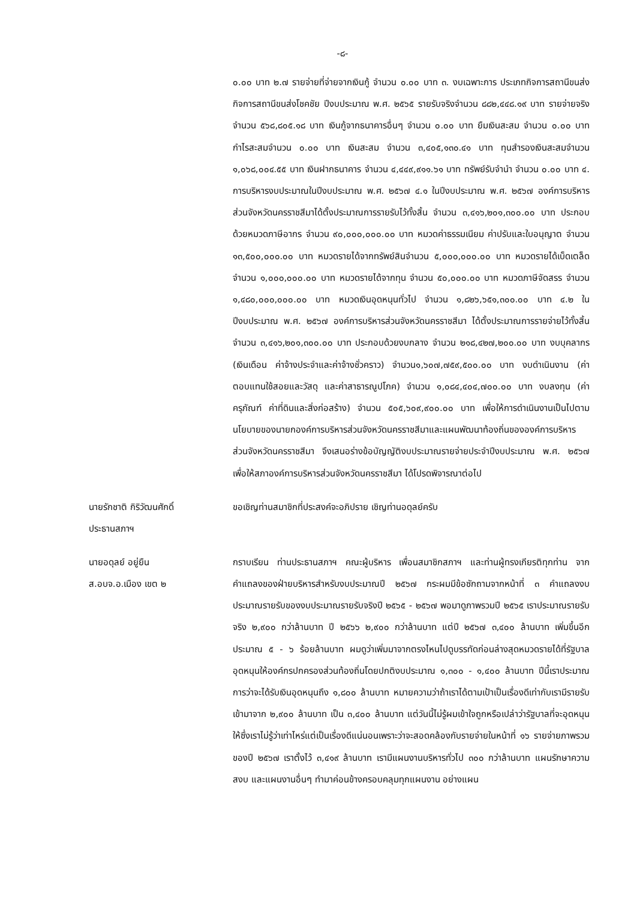-๘-
๐.๐๐ บาท ๒.๗ รายจ่ายที่จ่ายจากเงินกู้ จำนวน ๐.๐๐ บาท ๓. งบเฉพาะการ ประเภทกิจการสถานีขนส่ง กิจการสถานีขนส่งโชคชัย ปีงบประมาณ พ.ศ. ๒๕๖๕ รายรับจริงจำนวน ๘๘๒,๔๔๘.๑๙ บาท รายจ่ายจริง จำนวน ๕๖๘,๘๐๕.๑๘ บาท เงินกู้จากธนาคารอื่นๆ จำนวน ๐.๐๐ บาท ยืมเงินสะสม จำนวน ๐.๐๐ บาท กำไรสะสมจำนวน ๐.๐๐ บาท เงินสะสม จำนวน ๓,๔๐๕,๑๓๐.๔๑ บาท ทุนสำรองเงินสะสมจำนวน ๑,๐๖๘,๐๐๔.๕๕ บาท เงินฝากธนาคาร จำนวน ๔,๔๔๙,๙๑๑.๖๑ บาท ทรัพย์รับจำนำ จำนวน ๐.๐๐ บาท ๔. การบริหารงบประมาณในปีงบประมาณ พ.ศ. ๒๕๖๗ ๔.๑ ในปีงบประมาณ พ.ศ. ๒๕๖๗ องค์การบริหารส่วนจังหวัดนครราชสีมาได้ตั้งประมาณการรายรับไว้ทั้งสิ้น จำนวน ๓,๔๑๖,๒๐๑,๓๐๐.๐๐ บาท ประกอบด้วยหมวดภาษีอากร จำนวน ๙๐,๐๐๐,๐๐๐.๐๐ บาท หมวดค่าธรรมเนียม ค่าปรับและใบอนุญาต จำนวน ๑๓,๕๐๐,๐๐๐.๐๐ บาท หมวดรายได้จากทรัพย์สินจำนวน ๕,๐๐๐,๐๐๐.๐๐ บาท หมวดรายได้เบ็ดเตล็ด จำนวน ๑,๐๐๐,๐๐๐.๐๐ บาท หมวดรายได้จากทุน จำนวน ๕๐,๐๐๐.๐๐ บาท หมวดภาษีจัดสรร จำนวน ๑,๔๘๐,๐๐๐,๐๐๐.๐๐ บาท หมวดเงินอุดหนุนทั่วไป จำนวน ๑,๘๒๖,๖๕๑,๓๐๐.๐๐ บาท ๔.๒ ในปีงบประมาณ พ.ศ. ๒๕๖๗ องค์การบริหารส่วนจังหวัดนครราชสีมา ได้ตั้งประมาณการรายจ่ายไว้ทั้งสิ้นจำนวน ๓,๔๑๖,๒๐๑,๓๐๐.๐๐ บาท ประกอบด้วยงบกลาง จำนวน ๒๑๘,๔๒๗,๒๐๐.๐๐ บาท งบบุคลากร (เงินเดือน ค่าจ้างประจำและค่าจ้างชั่วคราว) จำนวน๑,๖๐๗,๗๕๙,๕๐๐.๐๐ บาท งบดำเนินงาน (ค่าตอบแทนใช้สอยและวัสดุ และค่าสาธารณูปโภค) จำนวน ๑,๐๘๔,๔๐๔,๗๐๐.๐๐ บาท งบลงทุน (ค่าครุภัณฑ์ ค่าที่ดินและสิ่งก่อสร้าง) จำนวน ๕๐๕,๖๐๙,๙๐๐.๐๐ บาท เพื่อให้การดำเนินงานเป็นไปตามนโยบายของนายกองค์การบริหารส่วนจังหวัดนครราชสีมาและแผนพัฒนาท้องถิ่นขององค์การบริหารส่วนจังหวัดนครราชสีมา จึงเสนอร่างข้อบัญญัติงบประมาณรายจ่ายประจำปีงบประมาณ พ.ศ. ๒๕๖๗ เพื่อให้สภาองค์การบริหารส่วนจังหวัดนครราชสีมา ได้โปรดพิจารณาต่อไป
นายรักชาติ กิริวัฒนศักดิ์
ประธานสภาฯ
ขอเชิญท่านสมาชิกที่ประสงค์จะอภิปราย เชิญท่านอดุลย์ครับ
นายอดุลย์ อยู่ยืน
ส.อบจ.อ.เมือง เขต ๒
กราบเรียน ท่านประธานสภาฯ คณะผู้บริหาร เพื่อนสมาชิกสภาฯ และท่านผู้ทรงเกียรติทุกท่าน จากคำแถลงของฝ่ายบริหารสำหรับงบประมาณปี ๒๕๖๗ กระผมมีข้อซักถามจากหน้าที่ ๓ คำแถลงงบประมาณรายรับของงบประมาณรายรับจริงปี ๒๕๖๕ - ๒๕๖๗ พอมาดูภาพรวมปี ๒๕๖๕ เราประมาณรายรับจริง ๒,๙๐๐ กว่าล้านบาท ปี ๒๕๖๖ ๒,๙๐๐ กว่าล้านบาท แต่ปี ๒๕๖๗ ๓,๔๐๐ ล้านบาท เพิ่มขึ้นอีกประมาณ ๕ - ๖ ร้อยล้านบาท ผมดูว่าเพิ่มมาจากตรงไหนไปดูบรรทัดก่อนล่างสุดหมวดรายได้ที่รัฐบาลอุดหนุนให้องค์กรปกครองส่วนท้องถิ่นโดยปกติงบประมาณ ๑,๓๐๐ - ๑,๔๐๐ ล้านบาท ปีนี้เราประมาณการว่าจะได้รับเงินอุดหนุนถึง ๑,๘๐๐ ล้านบาท หมายความว่าถ้าเราได้ตามเป้าเป็นเรื่องดีเท่ากับเรามีรายรับเข้ามาจาก ๒,๙๐๐ ล้านบาท เป็น ๓,๔๐๐ ล้านบาท แต่วันนี้ไม่รู้ผมเข้าใจถูกหรือเปล่าว่ารัฐบาลที่จะอุดหนุนให้ซึ่งเราไม่รู้ว่าเท่าไหร่แต่เป็นเรื่องดีแน่นอนเพราะว่าจะสอดคล้องกับรายจ่ายในหน้าที่ ๑๖ รายจ่ายภาพรวมของปี ๒๕๖๗ เราตั้งไว้ ๓,๔๑๙ ล้านบาท เรามีแผนงานบริหารทั่วไป ๓๐๐ กว่าล้านบาท แผนรักษาความสงบ และแผนงานอื่นๆ ทำมาค่อนข้างครอบคลุมทุกแผนงาน อย่างแผน